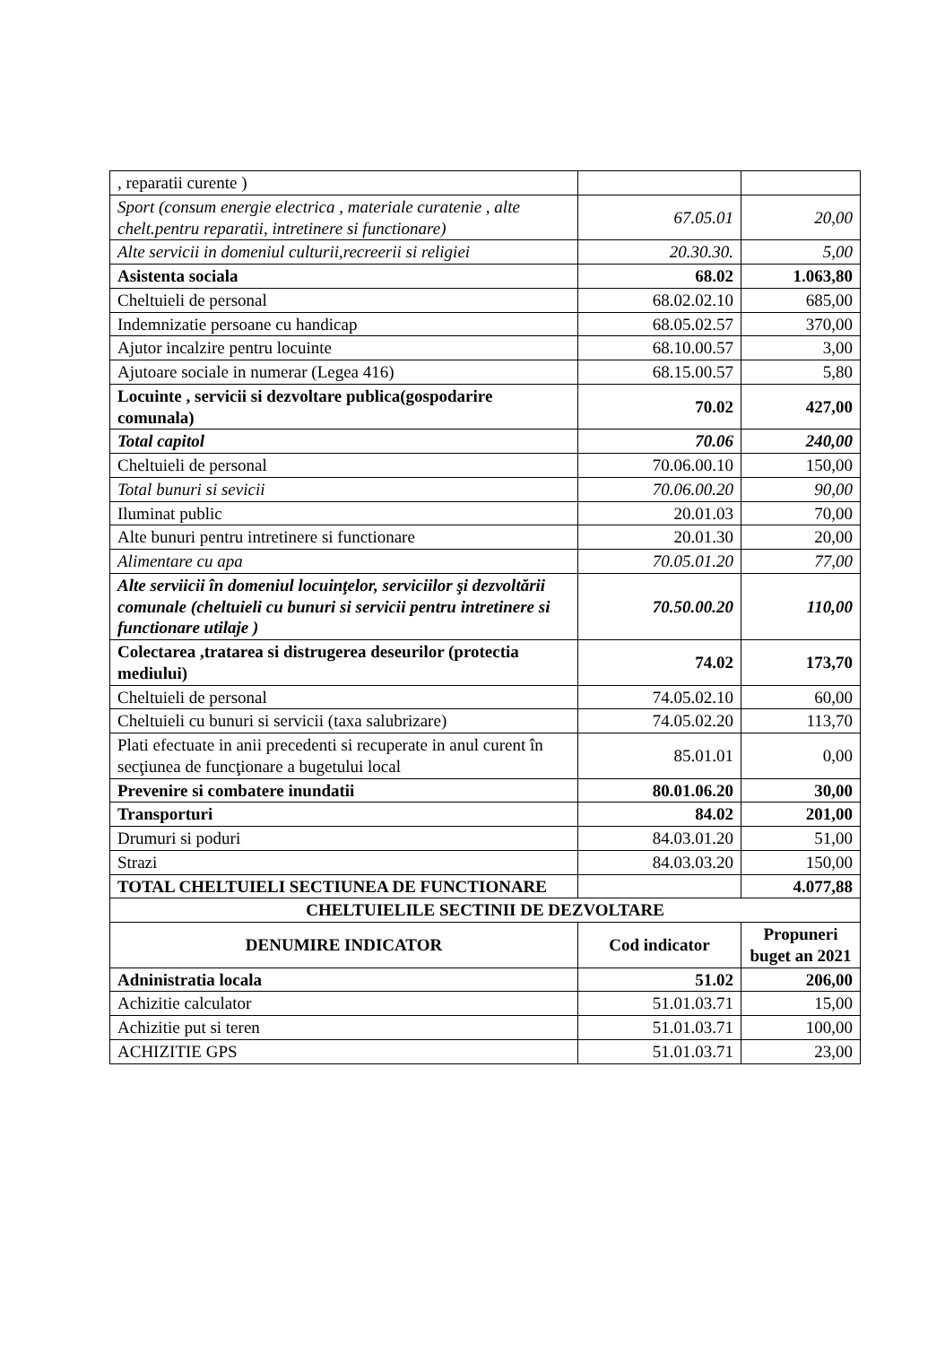| , reparatii curente ) | | |
| Sport (consum energie electrica , materiale curatenie , alte chelt.pentru reparatii, intretinere si functionare) | 67.05.01 | 20,00 |
| Alte servicii in domeniul culturii,recreerii si religiei | 20.30.30. | 5,00 |
| Asistenta sociala | 68.02 | 1.063,80 |
| Cheltuieli de personal | 68.02.02.10 | 685,00 |
| Indemnizatie persoane cu handicap | 68.05.02.57 | 370,00 |
| Ajutor incalzire pentru locuinte | 68.10.00.57 | 3,00 |
| Ajutoare sociale in numerar (Legea 416) | 68.15.00.57 | 5,80 |
| Locuinte , servicii si dezvoltare publica(gospodarire comunala) | 70.02 | 427,00 |
| Total capitol | 70.06 | 240,00 |
| Cheltuieli de personal | 70.06.00.10 | 150,00 |
| Total bunuri si sevicii | 70.06.00.20 | 90,00 |
| Iluminat public | 20.01.03 | 70,00 |
| Alte bunuri pentru intretinere si functionare | 20.01.30 | 20,00 |
| Alimentare cu apa | 70.05.01.20 | 77,00 |
| Alte serviicii în domeniul locuinţelor, serviciilor şi dezvoltării comunale (cheltuieli cu bunuri si servicii pentru intretinere si functionare utilaje ) | 70.50.00.20 | 110,00 |
| Colectarea ,tratarea si distrugerea deseurilor (protectia mediului) | 74.02 | 173,70 |
| Cheltuieli de personal | 74.05.02.10 | 60,00 |
| Cheltuieli cu bunuri si servicii (taxa salubrizare) | 74.05.02.20 | 113,70 |
| Plati efectuate in anii precedenti si recuperate in anul curent în secţiunea de funcţionare a bugetului local | 85.01.01 | 0,00 |
| Prevenire si combatere inundatii | 80.01.06.20 | 30,00 |
| Transporturi | 84.02 | 201,00 |
| Drumuri si poduri | 84.03.01.20 | 51,00 |
| Strazi | 84.03.03.20 | 150,00 |
| TOTAL CHELTUIELI SECTIUNEA DE FUNCTIONARE | | 4.077,88 |
| CHELTUIELILE SECTINII DE DEZVOLTARE | | |
| DENUMIRE INDICATOR | Cod indicator | Propuneri buget an 2021 |
| Adninistratia locala | 51.02 | 206,00 |
| Achizitie calculator | 51.01.03.71 | 15,00 |
| Achizitie put si teren | 51.01.03.71 | 100,00 |
| ACHIZITIE GPS | 51.01.03.71 | 23,00 |